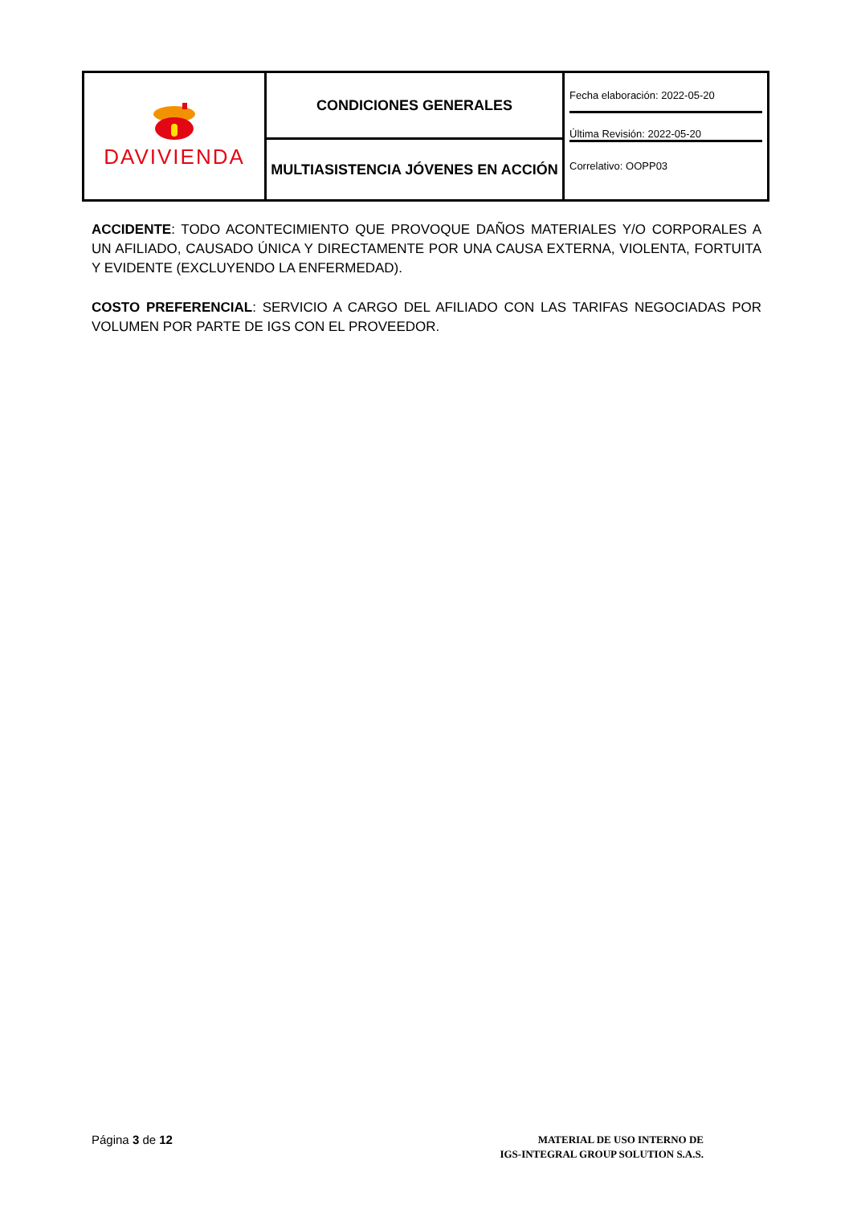| DAVIVIENDA | CONDICIONES GENERALES | Fecha elaboración: 2022-05-20 Última Revisión: 2022-05-20 Correlativo: OOPP03 |
| | MULTIASISTENCIA JÓVENES EN ACCIÓN | |
ACCIDENTE: TODO ACONTECIMIENTO QUE PROVOQUE DAÑOS MATERIALES Y/O CORPORALES A UN AFILIADO, CAUSADO ÚNICA Y DIRECTAMENTE POR UNA CAUSA EXTERNA, VIOLENTA, FORTUITA Y EVIDENTE (EXCLUYENDO LA ENFERMEDAD).
COSTO PREFERENCIAL: SERVICIO A CARGO DEL AFILIADO CON LAS TARIFAS NEGOCIADAS POR VOLUMEN POR PARTE DE IGS CON EL PROVEEDOR.
Página 3 de 12
MATERIAL DE USO INTERNO DE
IGS-INTEGRAL GROUP SOLUTION S.A.S.